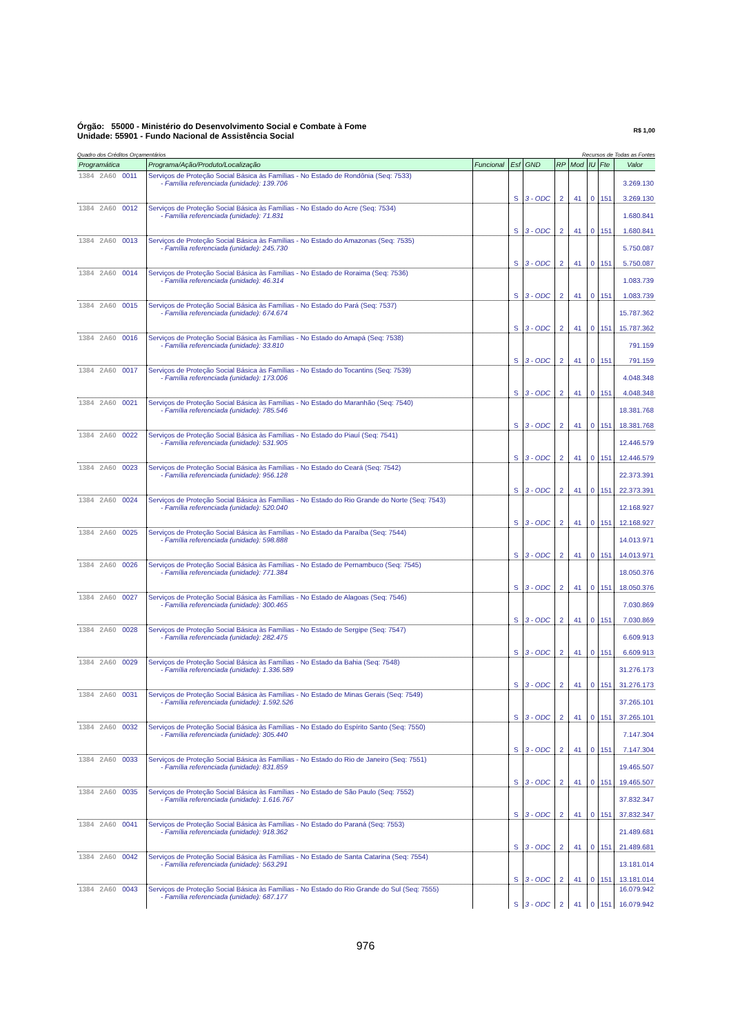Órgão: 55000 - Ministério do Desenvolvimento Social e Combate à Fome
Unidade: 55901 - Fundo Nacional de Assistência Social
R$ 1,00
Quadro dos Créditos Orçamentários Recursos de Todas as Fontes
| Programática | Programa/Ação/Produto/Localização | Funcional | Esf | GND | RP | Mod | IU | Fte | Valor |
| --- | --- | --- | --- | --- | --- | --- | --- | --- | --- |
| 1384 2A60 0011 | Serviços de Proteção Social Básica às Famílias - No Estado de Rondônia (Seq: 7533) - Família referenciada (unidade): 139.706 | | S | 3 - ODC | 2 | 41 | 0 | 151 | 3.269.130 3.269.130 |
| 1384 2A60 0012 | Serviços de Proteção Social Básica às Famílias - No Estado do Acre (Seq: 7534) - Família referenciada (unidade): 71.831 | | S | 3 - ODC | 2 | 41 | 0 | 151 | 1.680.841 1.680.841 |
| 1384 2A60 0013 | Serviços de Proteção Social Básica às Famílias - No Estado do Amazonas (Seq: 7535) - Família referenciada (unidade): 245.730 | | S | 3 - ODC | 2 | 41 | 0 | 151 | 5.750.087 5.750.087 |
| 1384 2A60 0014 | Serviços de Proteção Social Básica às Famílias - No Estado de Roraima (Seq: 7536) - Família referenciada (unidade): 46.314 | | S | 3 - ODC | 2 | 41 | 0 | 151 | 1.083.739 1.083.739 |
| 1384 2A60 0015 | Serviços de Proteção Social Básica às Famílias - No Estado do Pará (Seq: 7537) - Família referenciada (unidade): 674.674 | | S | 3 - ODC | 2 | 41 | 0 | 151 | 15.787.362 15.787.362 |
| 1384 2A60 0016 | Serviços de Proteção Social Básica às Famílias - No Estado do Amapá (Seq: 7538) - Família referenciada (unidade): 33.810 | | S | 3 - ODC | 2 | 41 | 0 | 151 | 791.159 791.159 |
| 1384 2A60 0017 | Serviços de Proteção Social Básica às Famílias - No Estado do Tocantins (Seq: 7539) - Família referenciada (unidade): 173.006 | | S | 3 - ODC | 2 | 41 | 0 | 151 | 4.048.348 4.048.348 |
| 1384 2A60 0021 | Serviços de Proteção Social Básica às Famílias - No Estado do Maranhão (Seq: 7540) - Família referenciada (unidade): 785.546 | | S | 3 - ODC | 2 | 41 | 0 | 151 | 18.381.768 18.381.768 |
| 1384 2A60 0022 | Serviços de Proteção Social Básica às Famílias - No Estado do Piauí (Seq: 7541) - Família referenciada (unidade): 531.905 | | S | 3 - ODC | 2 | 41 | 0 | 151 | 12.446.579 12.446.579 |
| 1384 2A60 0023 | Serviços de Proteção Social Básica às Famílias - No Estado do Ceará (Seq: 7542) - Família referenciada (unidade): 956.128 | | S | 3 - ODC | 2 | 41 | 0 | 151 | 22.373.391 22.373.391 |
| 1384 2A60 0024 | Serviços de Proteção Social Básica às Famílias - No Estado do Rio Grande do Norte (Seq: 7543) - Família referenciada (unidade): 520.040 | | S | 3 - ODC | 2 | 41 | 0 | 151 | 12.168.927 12.168.927 |
| 1384 2A60 0025 | Serviços de Proteção Social Básica às Famílias - No Estado da Paraíba (Seq: 7544) - Família referenciada (unidade): 598.888 | | S | 3 - ODC | 2 | 41 | 0 | 151 | 14.013.971 14.013.971 |
| 1384 2A60 0026 | Serviços de Proteção Social Básica às Famílias - No Estado de Pernambuco (Seq: 7545) - Família referenciada (unidade): 771.384 | | S | 3 - ODC | 2 | 41 | 0 | 151 | 18.050.376 18.050.376 |
| 1384 2A60 0027 | Serviços de Proteção Social Básica às Famílias - No Estado de Alagoas (Seq: 7546) - Família referenciada (unidade): 300.465 | | S | 3 - ODC | 2 | 41 | 0 | 151 | 7.030.869 7.030.869 |
| 1384 2A60 0028 | Serviços de Proteção Social Básica às Famílias - No Estado de Sergipe (Seq: 7547) - Família referenciada (unidade): 282.475 | | S | 3 - ODC | 2 | 41 | 0 | 151 | 6.609.913 6.609.913 |
| 1384 2A60 0029 | Serviços de Proteção Social Básica às Famílias - No Estado da Bahia (Seq: 7548) - Família referenciada (unidade): 1.336.589 | | S | 3 - ODC | 2 | 41 | 0 | 151 | 31.276.173 31.276.173 |
| 1384 2A60 0031 | Serviços de Proteção Social Básica às Famílias - No Estado de Minas Gerais (Seq: 7549) - Família referenciada (unidade): 1.592.526 | | S | 3 - ODC | 2 | 41 | 0 | 151 | 37.265.101 37.265.101 |
| 1384 2A60 0032 | Serviços de Proteção Social Básica às Famílias - No Estado do Espírito Santo (Seq: 7550) - Família referenciada (unidade): 305.440 | | S | 3 - ODC | 2 | 41 | 0 | 151 | 7.147.304 7.147.304 |
| 1384 2A60 0033 | Serviços de Proteção Social Básica às Famílias - No Estado do Rio de Janeiro (Seq: 7551) - Família referenciada (unidade): 831.859 | | S | 3 - ODC | 2 | 41 | 0 | 151 | 19.465.507 19.465.507 |
| 1384 2A60 0035 | Serviços de Proteção Social Básica às Famílias - No Estado de São Paulo (Seq: 7552) - Família referenciada (unidade): 1.616.767 | | S | 3 - ODC | 2 | 41 | 0 | 151 | 37.832.347 37.832.347 |
| 1384 2A60 0041 | Serviços de Proteção Social Básica às Famílias - No Estado do Paraná (Seq: 7553) - Família referenciada (unidade): 918.362 | | S | 3 - ODC | 2 | 41 | 0 | 151 | 21.489.681 21.489.681 |
| 1384 2A60 0042 | Serviços de Proteção Social Básica às Famílias - No Estado de Santa Catarina (Seq: 7554) - Família referenciada (unidade): 563.291 | | S | 3 - ODC | 2 | 41 | 0 | 151 | 13.181.014 13.181.014 |
| 1384 2A60 0043 | Serviços de Proteção Social Básica às Famílias - No Estado do Rio Grande do Sul (Seq: 7555) - Família referenciada (unidade): 687.177 | | S | 3 - ODC | 2 | 41 | 0 | 151 | 16.079.942 16.079.942 |
976